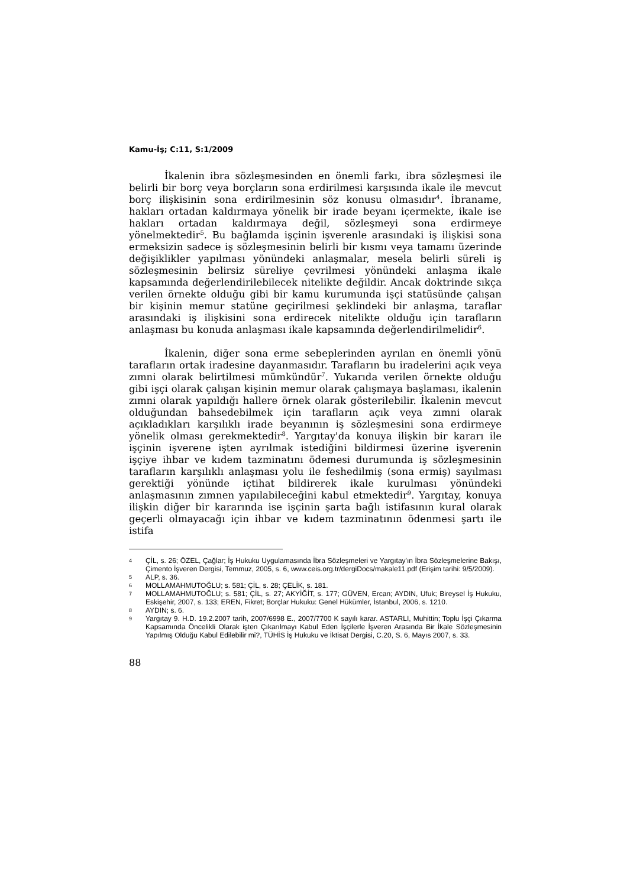Kamu-İş; C:11, S:1/2009
İkalenin ibra sözleşmesinden en önemli farkı, ibra sözleşmesi ile belirli bir borç veya borçların sona erdirilmesi karşısında ikale ile mevcut borç ilişkisinin sona erdirilmesinin söz konusu olmasıdır<sup>4</sup>. İbraname, hakları ortadan kaldırmaya yönelik bir irade beyanı içermekte, ikale ise hakları ortadan kaldırmaya değil, sözleşmeyi sona erdirmeye yönelmektedir<sup>5</sup>. Bu bağlamda işçinin işverenle arasındaki iş ilişkisi sona ermeksizin sadece iş sözleşmesinin belirli bir kısmı veya tamamı üzerinde değişiklikler yapılması yönündeki anlaşmalar, mesela belirli süreli iş sözleşmesinin belirsiz süreliye çevrilmesi yönündeki anlaşma ikale kapsamında değerlendirilebilecek nitelikte değildir. Ancak doktrinde sıkça verilen örnekte olduğu gibi bir kamu kurumunda işçi statüsünde çalışan bir kişinin memur statüne geçirilmesi şeklindeki bir anlaşma, taraflar arasındaki iş ilişkisini sona erdirecek nitelikte olduğu için tarafların anlaşması bu konuda anlaşması ikale kapsamında değerlendirilmelidir<sup>6</sup>.
İkalenin, diğer sona erme sebeplerinden ayrılan en önemli yönü tarafların ortak iradesine dayanmasıdır. Tarafların bu iradelerini açık veya zımni olarak belirtilmesi mümkündür<sup>7</sup>. Yukarıda verilen örnekte olduğu gibi işçi olarak çalışan kişinin memur olarak çalışmaya başlaması, ikalenin zımni olarak yapıldığı hallere örnek olarak gösterilebilir. İkalenin mevcut olduğundan bahsedebilmek için tarafların açık veya zımni olarak açıkladıkları karşılıklı irade beyanının iş sözleşmesini sona erdirmeye yönelik olması gerekmektedir<sup>8</sup>. Yargıtay'da konuya ilişkin bir kararı ile işçinin işverene işten ayrılmak istediğini bildirmesi üzerine işverenin işçiye ihbar ve kıdem tazminatını ödemesi durumunda iş sözleşmesinin tarafların karşılıklı anlaşması yolu ile feshedilmiş (sona ermiş) sayılması gerektiği yönünde içtihat bildirerek ikale kurulması yönündeki anlaşmasının zımnen yapılabileceğini kabul etmektedir<sup>9</sup>. Yargıtay, konuya ilişkin diğer bir kararında ise işçinin şarta bağlı istifasının kural olarak geçerli olmayacağı için ihbar ve kıdem tazminatının ödenmesi şartı ile istifa
4 ÇİL, s. 26; ÖZEL, Çağlar; İş Hukuku Uygulamasında İbra Sözleşmeleri ve Yargıtay'ın İbra Sözleşmelerine Bakışı, Çimento İşveren Dergisi, Temmuz, 2005, s. 6, www.ceis.org.tr/dergiDocs/makale11.pdf (Erişim tarihi: 9/5/2009).
5 ALP, s. 36.
6 MOLLAMAHMUTOĞLU; s. 581; ÇİL, s. 28; ÇELİK, s. 181.
7 MOLLAMAHMUTOĞLU; s. 581; ÇİL, s. 27; AKYİĞİT, s. 177; GÜVEN, Ercan; AYDIN, Ufuk; Bireysel İş Hukuku, Eskişehir, 2007, s. 133; EREN, Fikret; Borçlar Hukuku: Genel Hükümler, İstanbul, 2006, s. 1210.
8 AYDIN; s. 6.
9 Yargıtay 9. H.D. 19.2.2007 tarih, 2007/6998 E., 2007/7700 K sayılı karar. ASTARLI, Muhittin; Toplu İşçi Çıkarma Kapsamında Öncelikli Olarak işten Çıkarılmayı Kabul Eden İşçilerle İşveren Arasında Bir İkale Sözleşmesinin Yapılmış Olduğu Kabul Edilebilir mi?, TÜHİS İş Hukuku ve İktisat Dergisi, C.20, S. 6, Mayıs 2007, s. 33.
88